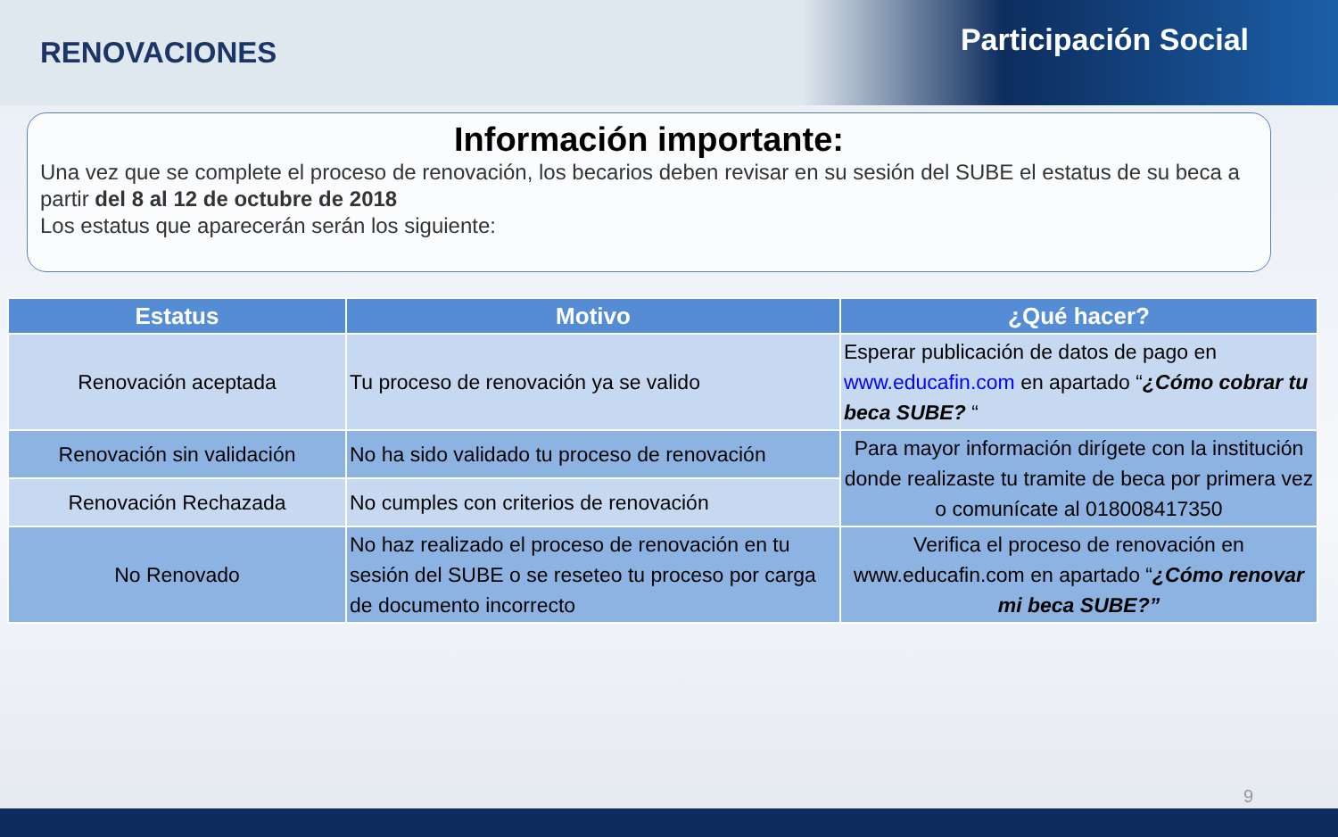RENOVACIONES Participación Social
Información importante:
Una vez que se complete el proceso de renovación, los becarios deben revisar en su sesión del SUBE el estatus de su beca a partir del 8 al 12 de octubre de 2018
Los estatus que aparecerán serán los siguiente:
| Estatus | Motivo | ¿Qué hacer? |
| --- | --- | --- |
| Renovación aceptada | Tu proceso de renovación ya se valido | Esperar publicación de datos de pago en www.educafin.com en apartado “ ¿Cómo cobrar tu beca SUBE? “ |
| Renovación sin validación | No ha sido validado tu proceso de renovación | Para mayor información dirígete con la institución donde realizaste tu tramite de beca por primera vez o comunícate al 018008417350 |
| Renovación Rechazada | No cumples con criterios de renovación | |
| No Renovado | No haz realizado el proceso de renovación en tu sesión del SUBE o se reseteo tu proceso por carga de documento incorrecto | Verifica el proceso de renovación en www.educafin.com en apartado “ ¿Cómo renovar mi beca SUBE?” |
9